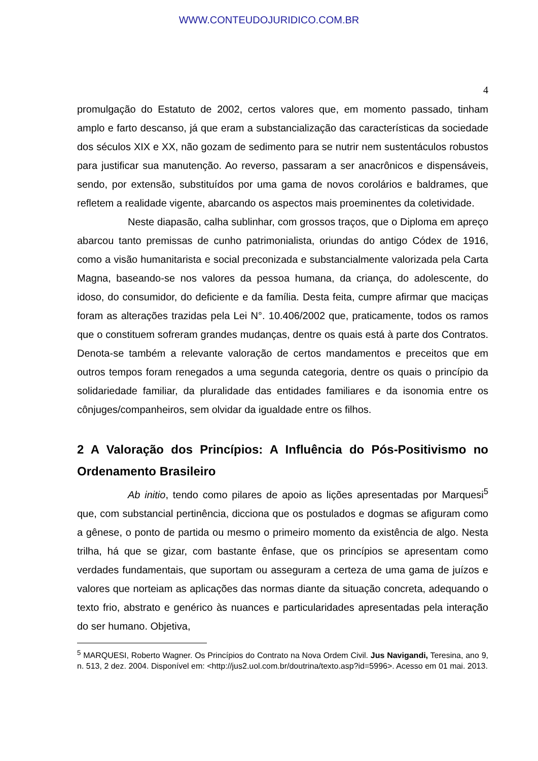WWW.CONTEUDOJURIDICO.COM.BR
4
promulgação do Estatuto de 2002, certos valores que, em momento passado, tinham amplo e farto descanso, já que eram a substancialização das características da sociedade dos séculos XIX e XX, não gozam de sedimento para se nutrir nem sustentáculos robustos para justificar sua manutenção. Ao reverso, passaram a ser anacrônicos e dispensáveis, sendo, por extensão, substituídos por uma gama de novos corolários e baldrames, que refletem a realidade vigente, abarcando os aspectos mais proeminentes da coletividade.
Neste diapasão, calha sublinhar, com grossos traços, que o Diploma em apreço abarcou tanto premissas de cunho patrimonialista, oriundas do antigo Códex de 1916, como a visão humanitarista e social preconizada e substancialmente valorizada pela Carta Magna, baseando-se nos valores da pessoa humana, da criança, do adolescente, do idoso, do consumidor, do deficiente e da família. Desta feita, cumpre afirmar que maciças foram as alterações trazidas pela Lei N°. 10.406/2002 que, praticamente, todos os ramos que o constituem sofreram grandes mudanças, dentre os quais está à parte dos Contratos. Denota-se também a relevante valoração de certos mandamentos e preceitos que em outros tempos foram renegados a uma segunda categoria, dentre os quais o princípio da solidariedade familiar, da pluralidade das entidades familiares e da isonomia entre os cônjuges/companheiros, sem olvidar da igualdade entre os filhos.
2 A Valoração dos Princípios: A Influência do Pós-Positivismo no Ordenamento Brasileiro
Ab initio, tendo como pilares de apoio as lições apresentadas por Marquesi<sup>5</sup> que, com substancial pertinência, dicciona que os postulados e dogmas se afiguram como a gênese, o ponto de partida ou mesmo o primeiro momento da existência de algo. Nesta trilha, há que se gizar, com bastante ênfase, que os princípios se apresentam como verdades fundamentais, que suportam ou asseguram a certeza de uma gama de juízos e valores que norteiam as aplicações das normas diante da situação concreta, adequando o texto frio, abstrato e genérico às nuances e particularidades apresentadas pela interação do ser humano. Objetiva,
<sup>5</sup> MARQUESI, Roberto Wagner. Os Princípios do Contrato na Nova Ordem Civil. Jus Navigandi, Teresina, ano 9, n. 513, 2 dez. 2004. Disponível em: <http://jus2.uol.com.br/doutrina/texto.asp?id=5996>. Acesso em 01 mai. 2013.